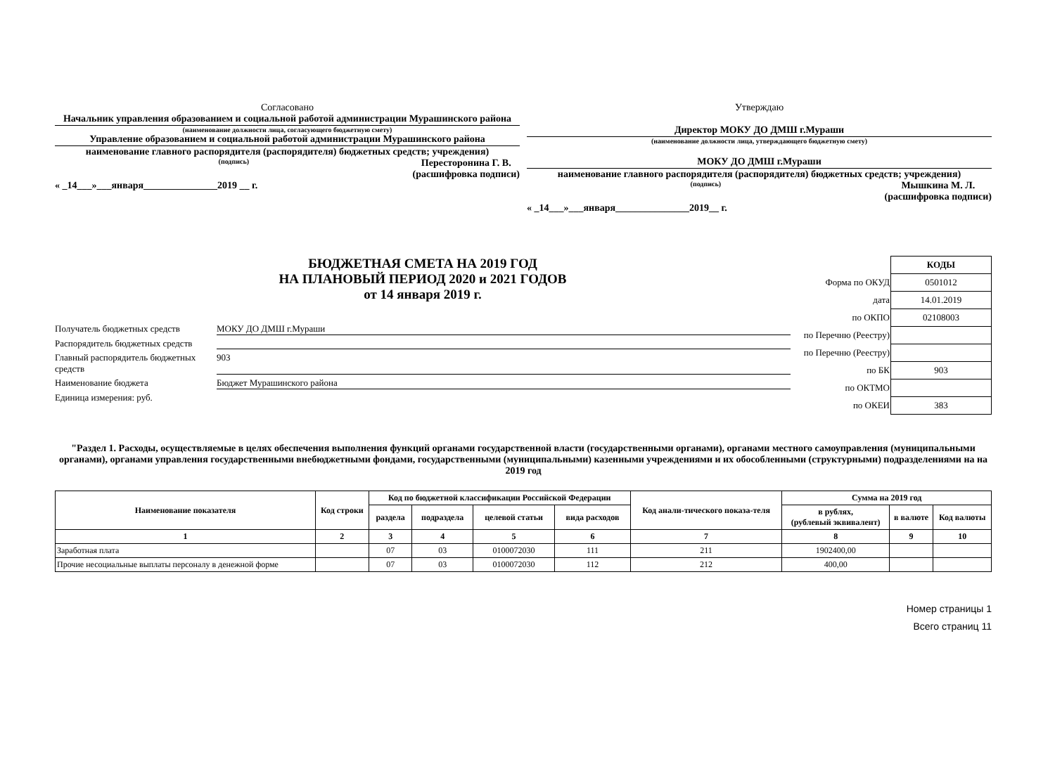Согласовано
Начальник управления образованием и социальной работой администрации Мурашинского района
(наименование должности лица, согласующего бюджетную смету)
Управление образованием и социальной работой администрации Мурашинского района
наименование главного распорядителя (распорядителя) бюджетных средств; учреждения)
(подпись) Пересторонина Г. В.
(расшифровка подписи)
« _14___»___января_______________2019 __ г.
Утверждаю
Директор МОКУ ДО ДМШ г.Мураши
(наименование должности лица, утверждающего бюджетную смету)
МОКУ ДО ДМШ г.Мураши
наименование главного распорядителя (распорядителя) бюджетных средств; учреждения)
(подпись) Мышкина М. Л.
(расшифровка подписи)
« _14___»___января_______________2019__ г.
БЮДЖЕТНАЯ СМЕТА НА 2019 ГОД
НА ПЛАНОВЫЙ ПЕРИОД 2020 и 2021 ГОДОВ
от 14 января 2019 г.
Получатель бюджетных средств МОКУ ДО ДМШ г.Мураши
Распорядитель бюджетных средств
Главный распорядитель бюджетных средств 903
Наименование бюджета Бюджет Мурашинского района
Единица измерения: руб.
| | КОДЫ |
| Форма по ОКУД | 0501012 |
| дата | 14.01.2019 |
| по ОКПО | 02108003 |
| по Перечню (Реестру) | |
| по Перечню (Реестру) | |
| по БК | 903 |
| по ОКТМО | |
| по ОКЕИ | 383 |
"Раздел 1. Расходы, осуществляемые в целях обеспечения выполнения функций органами государственной власти (государственными органами), органами местного самоуправления (муниципальными органами), органами управления государственными внебюджетными фондами, государственными (муниципальными) казенными учреждениями и их обособленными (структурными) подразделениями на на 2019 год
| Наименование показателя | Код строки | Код по бюджетной классификации Российской Федерации | | | | Код анали-тического показа-теля | Сумма на 2019 год | | |
| --- | --- | --- | --- | --- | --- | --- | --- | --- | --- |
| | | раздела | подраздела | целевой статьи | вида расходов | | в рублях, (рублевый эквивалент) | в валюте | Код валюты |
| 1 | 2 | 3 | 4 | 5 | 6 | 7 | 8 | 9 | 10 |
| Заработная плата | | 07 | 03 | 0100072030 | 111 | 211 | 1902400,00 | | |
| Прочие несоциальные выплаты персоналу в денежной форме | | 07 | 03 | 0100072030 | 112 | 212 | 400,00 | | |
Номер страницы 1
Всего страниц 11